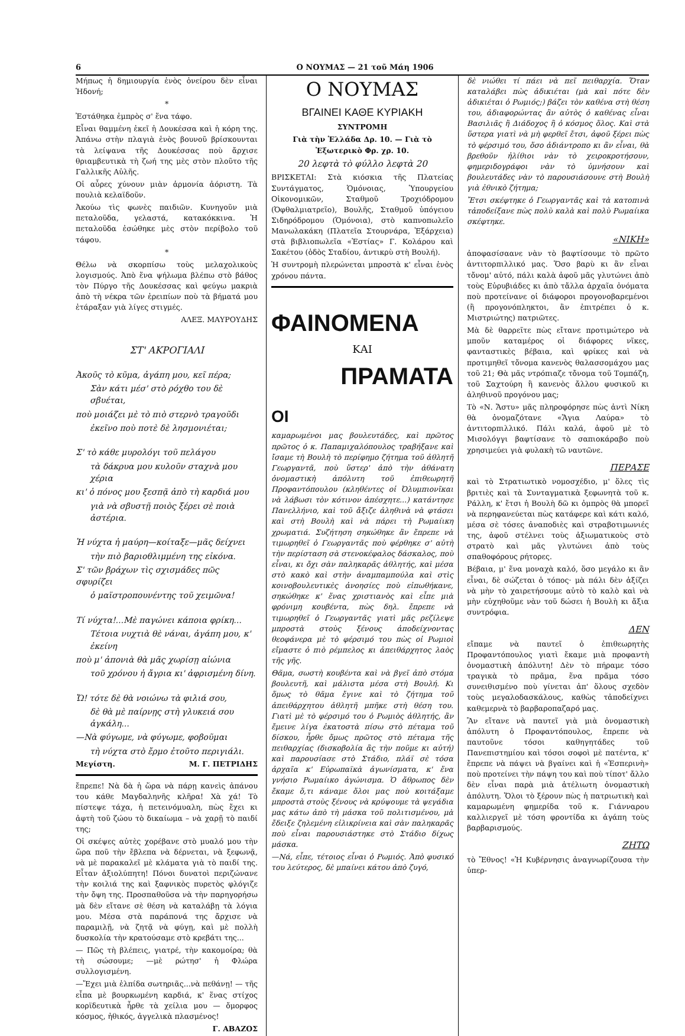6 Ο ΝΟΥΜΑΣ — 21 τοῦ Μάη 1906
Μήπως ἡ δημιουργία ἑνὸς ὀνείρου δὲν εἶναι Ἡδονή;
*
Ἐστάθηκα ἐμπρὸς σ' ἕνα τάφο.
Εἶναι θαμμένη ἐκεῖ ἡ Δουκέσσα καὶ ἡ κόρη της. Ἀπάνω στὴν πλαγιὰ ἑνὸς βουνοῦ βρίσκουνται τὰ λείψανα τῆς Δουκέσσας ποὺ ἄρχισε θριαμβευτικὰ τὴ ζωή της μὲς στὸν πλοῦτο τῆς Γαλλικῆς Αὐλῆς.
Οἱ αὖρες χύνουν μιὰν ἁρμονία ἀόριστη. Τὰ πουλιὰ κελαϊδοῦν.
Ἀκούω τὶς φωνὲς παιδιῶν. Κυνηγοῦν μιὰ πεταλοῦδα, γελαστά, κατακόκκινα. Ἡ πεταλοῦδα ἐσώθηκε μὲς στὸν περίβολο τοῦ τάφου.
*
Θέλω νὰ σκορπίσω τοὺς μελαχολικοὺς λογισμούς. Ἀπὸ ἕνα ψήλωμα βλέπω στὸ βάθος τὸν Πύργο τῆς Δουκέσσας καὶ φεύγω μακριὰ ἀπὸ τὴ νέκρα τῶν ἐρειπίων ποὺ τὰ βήματά μου ἐτάραξαν γιὰ λίγες στιγμές.
ΑΛΕΞ. ΜΑΥΡΟΥΔΗΣ
ΣΤ' ΑΚΡΟΓΙΑΛΙ
Ἀκοῦς τὸ κῦμα, ἀγάπη μου, κεῖ πέρα;
Σὰν κάτι μέσ' στὸ ρόχθο του δὲ σβυέται,
ποὺ μοιάζει μὲ τὸ πιὸ στερνὸ τραγοῦδι
ἐκεῖνο ποὺ ποτὲ δὲ λησμονιέται;
Σ' τὸ κάθε μυρολόγι τοῦ πελάγου
τὰ δάκρυα μου κυλοῦν σταχνὰ μου χέρια
κι' ὁ πόνος μου ξεσπᾷ ἀπὸ τὴ καρδιά μου
γιὰ νὰ σβυστῇ ποιὸς ξέρει σὲ ποιὰ ἀστέρια.
Ἡ νύχτα ἡ μαύρη—κοίταξε—μᾶς δείχνει
τὴν πιὸ βαριοθλιμμένη της εἰκόνα.
Σ' τῶν βράχων τὶς σχισμάδες πῶς σφυρίζει
ὁ μαϊστροπουνέντης τοῦ χειμῶνα!
Τί νύχτα!...Μὲ παγώνει κάποια φρίκη...
Τέτοια νυχτιὰ θὲ νάναι, ἀγάπη μου, κ' ἐκείνη
ποὺ μ' ἀπονιὰ θὰ μᾶς χωρίσῃ αἰώνια
τοῦ χρόνου ἡ ἄγρια κι' ἀφρισμένη δίνη.
Ὤ! τότε δὲ θὰ νοιώνω τὰ φιλιά σου,
δὲ θὰ μὲ παίρνῃς στὴ γλυκειά σου ἀγκάλη...
—Νὰ φύγωμε, νὰ φύγωμε, φοβοῦμαι
τὴ νύχτα στὸ ἔρμο ἐτοῦτο περιγιάλι.
Μεγίστη. Μ. Γ. ΠΕΤΡΙΔΗΣ
ἔπρεπε! Νὰ δὰ ἡ ὥρα νὰ πάρῃ κανεὶς ἀπάνου του κάθε Μαγδαληνῆς κλῆρα! Χὰ χά! Τὸ πίστεψε τάχα, ἡ πετεινόμυαλη, πὼς ἔχει κι ἀφτὴ τοῦ ζώου τὸ δικαίωμα – νὰ χαρῇ τὸ παιδί της;
Οἱ σκέψες αὐτὲς χορέβανε στὸ μυαλό μου τὴν ὥρα ποῦ τὴν ἔβλεπα νὰ δέρνεται, νὰ ξεφωνᾷ, νὰ μὲ παρακαλεῖ μὲ κλάματα γιὰ τὸ παιδί της. Εἶταν ἀξιολύπητη! Πόνοι δυνατοὶ περιζώνανε τὴν κοιλιά της καὶ ξαφνικὸς πυρετὸς φλόγιζε τὴν ὄψη της. Προσπαθοῦσα νὰ τὴν παρηγορήσω μὰ δὲν εἴτανε σὲ θέση νὰ καταλάβῃ τὰ λόγια μου. Μέσα στὰ παράπονά της ἄρχισε νὰ παραμιλῇ, νὰ ζητᾷ νὰ φύγῃ, καὶ μὲ πολλὴ δυσκολία τὴν κρατούσαμε στὸ κρεβάτι της...
— Πῶς τὴ βλέπεις, γιατρέ, τὴν κακομοίρα; θὰ τὴ σώσουμε; —μὲ ρώτησ' ἡ Φλώρα συλλογισμένη.
—Ἔχει μιὰ ἐλπίδα σωτηριᾶς...νὰ πεθάνῃ! — τῆς εἶπα μὲ βουρκωμένη καρδιά, κ' ἕνας στίχος κορϊδευτικὰ ἦρθε τὰ χείλια μου — ὄμορφος κόσμος, ἠθικός, ἀγγελικὰ πλασμένος!
Γ. ΑΒΑΖΟΣ
Ο ΝΟΥΜΑΣ
ΒΓΑΙΝΕΙ ΚΑΘΕ ΚΥΡΙΑΚΗ
ΣΥΝΤΡΟΜΗ
Γιὰ τὴν Ἑλλάδα Δρ. 10. — Γιὰ τὸ Ἐξωτερικὸ Φρ. χρ. 10.
20 λεφτὰ τὸ φύλλο λεφτὰ 20
ΒΡΙΣΚΕΤΑΙ: Στὰ κιόσκια τῆς Πλατείας Συντάγματος, Ὁμόνοιας, Ὑπουργείου Οἰκονομικῶν, Σταθμοῦ Τροχιόδρομου (Ὀφθαλμιατρεῖο), Βουλῆς, Σταθμοῦ ὑπόγειου Σιδηρόδρομου (Ὁμόνοια), στὸ καπνοπωλεῖο Μανωλακάκη (Πλατεῖα Στουρνάρα, Ἐξάρχεια) στὰ βιβλιοπωλεῖα «Ἑστίας» Γ. Κολάρου καὶ Σακέτου (ὁδὸς Σταδίου, ἀντικρὺ στὴ Βουλή).
Ἡ συντρομὴ πλερώνεται μπροστὰ κ' εἶναι ἑνὸς χρόνου πάντα.
ΦΑΙΝΟΜΕΝΑ
ΚΑΙ
ΠΡΑΜΑΤΑ
ΟΙ
καμαρωμένοι μας βουλευτάδες, καὶ πρῶτος πρῶτος ὁ κ. Παπαμιχαλόπουλος τραβήξανε καὶ ἴσαμε τὴ Βουλὴ τὸ περίφημο ζήτημα τοῦ ἀθλητῆ Γεωργαντᾶ, ποὺ ὕστερ' ἀπὸ τὴν ἀθάνατη ὀνομαστικὴ ἀπόλυτη τοῦ ἐπιθεωρητῆ Προφαντόπουλου (κληθέντες οἱ Ὀλυμπιονῖκαι νὰ λάβωσι τὸν κότινον ἀπέσχητε...) κατάντησε Πανελλήνιο, καὶ τοῦ ἄξιζε ἀληθινὰ νὰ φτάσει καὶ στὴ Βουλὴ καὶ νὰ πάρει τὴ Ρωμαίικη χρωματιά. Συζήτηση σηκώθηκε ἂν ἔπρεπε νὰ τιμωρηθεῖ ὁ Γεωργαντᾶς ποὺ φέρθηκε σ' αὐτὴ τὴν περίσταση σὰ στενοκέφαλος δάσκαλος, ποὺ εἶναι, κι ὄχι σὰν παληκαρᾶς ἀθλητής, καὶ μέσα στὸ κακὸ καὶ στὴν ἀναμπαμπούλα καὶ στὶς κοινοβουλευτικὲς ἀνοησίες ποὺ εἰπωθήκανε, σηκώθηκε κ' ἕνας χριστιανὸς καὶ εἶπε μιὰ φρόνιμη κουβέντα, πὼς δηλ. ἔπρεπε νὰ τιμωρηθεῖ ὁ Γεωργαντᾶς γιατὶ μᾶς ρεζίλεψε μπροστὰ στοὺς ξένους ἀποδείχνοντας θεοφάνερα μὲ τὸ φέρσιμό του πὼς οἱ Ρωμιοὶ εἴμαστε ὁ πιὸ ρέμπελος κι ἀπειθάρχητος λαὸς τῆς γῆς.
Θᾶμα, σωστὴ κουβέντα καὶ νὰ βγεῖ ἀπὸ στόμα βουλευτῆ, καὶ μάλιστα μέσα στὴ Βουλή. Κι ὅμως τὸ θᾶμα ἔγινε καὶ τὸ ζήτημα τοῦ ἀπειθάρχητου ἀθλητῆ μπῆκε στὴ θέση του. Γιατὶ μὲ τὸ φέρσιμό του ὁ Ρωμιὸς ἀθλητής, ἂν ἔμεινε λίγα ἑκατοστὰ πίσω στὸ πέταμα τοῦ δίσκου, ἦρθε ὅμως πρῶτος στὸ πέταμα τῆς πειθαρχίας (δισκοβολία ἂς τὴν ποῦμε κι αὐτή) καὶ παρουσίασε στὸ Στάδιο, πλάϊ σὲ τόσα ἀρχαῖα κ' Εὐρωπαϊκὰ ἀγωνίσματα, κ' ἕνα γνήσιο Ρωμαίικο ἀγώνισμα. Ὁ ἄθρωπος δὲν ἔκαμε ὅ,τι κάναμε ὅλοι μας ποὺ κοιτάξαμε μπροστὰ στοὺς ξένους νὰ κρύψουμε τὰ ψεγάδια μας κάτω ἀπὸ τὴ μάσκα τοῦ πολιτισμένου, μὰ ἔδειξε ζηλεμένη εἰλικρίνεια καὶ σὰν παληκαρᾶς ποὺ εἶναι παρουσιάστηκε στὸ Στάδιο δίχως μάσκα.
—Νά, εἶπε, τέτοιος εἶναι ὁ Ρωμιός. Ἀπὸ φυσικό του λεύτερος, δὲ μπαίνει κάτου ἀπὸ ζυγό,
δὲ νιώθει τί πάει νὰ πεῖ πειθαρχία. Ὅταν καταλάβει πὼς ἀδικιέται (μὰ καὶ πότε δὲν ἀδικιέται ὁ Ρωμιός;) βάζει τὸν καθένα στὴ θέση του, ἀδιαφορώντας ἂν αὐτὸς ὁ καθένας εἶναι Βασιλιᾶς ἢ Διάδοχος ἢ ὁ κόσμος ὅλος. Καὶ στὰ ὕστερα γιατὶ νὰ μὴ φερθεῖ ἔτσι, ἀφοῦ ξέρει πὼς τὸ φέρσιμό του, ὅσο ἀδιάντροπο κι ἂν εἶναι, θὰ βρεθοῦν ἠλίθιοι νὰν τὸ χειροκροτήσουν, φημεριδογράφοι νὰν τὸ ὑμνήσουν καὶ βουλευτάδες νὰν τὸ παρουσιάσουνε στὴ Βουλὴ γιὰ ἐθνικὸ ζήτημα;
Ἔτσι σκέφτηκε ὁ Γεωργαντᾶς καὶ τὰ κατοπινὰ τἀποδείξανε πὼς πολὺ καλὰ καὶ πολὺ Ρωμαίικα σκέφτηκε.
«ΝΙΚΗ»
ἀποφασίσαανε νὰν τὸ βαφτίσουμε τὸ πρῶτο ἀντιτορπιλλικό μας. Ὅσο βαρὺ κι ἂν εἶναι τὄνομ' αὐτό, πάλι καλὰ ἀφοῦ μᾶς γλυτώνει ἀπὸ τοὺς Εὐρυβιάδες κι ἀπὸ τἄλλα ἀρχαῖα ὀνόματα ποὺ προτείνανε οἱ διάφοροι προγονοβαρεμένοι (ἢ προγονόπληκτοι, ἂν ἐπιτρέπει ὁ κ. Μιστριώτης) πατριῶτες.
Μὰ δὲ θαρρεῖτε πὼς εἴτανε προτιμώτερο νὰ μποῦν καταμέρος οἱ διάφορες νῖκες, φανταστικὲς βέβαια, καὶ φρίκες καὶ νὰ προτιμηθεῖ τὄνομα κανενὸς θαλασσομάχου μας τοῦ 21; Θὰ μᾶς ντρόπιαζε τὄνομα τοῦ Τομπάζη, τοῦ Σαχτούρη ἢ κανενὸς ἄλλου φυσικοῦ κι ἀληθινοῦ προγόνου μας;
Τὸ «Ν. Ἄστυ» μᾶς πληροφόρησε πὼς ἀντὶ Νίκη θὰ ὀνομαζότανε «Ἅγια Λαύρα» τὸ ἀντιτορπιλλικό. Πάλι καλά, ἀφοῦ μὲ τὸ Μισολόγγι βαφτίσανε τὸ σαπιοκάραβο ποὺ χρησιμεύει γιὰ φυλακὴ τῶ ναυτῶνε.
ΠΕΡΑΣΕ
καὶ τὸ Στρατιωτικὸ νομοσχέδιο, μ' ὅλες τὶς βριτιὲς καὶ τὰ Συνταγματικὰ ξεφωνητὰ τοῦ κ. Ράλλη, κ' ἔτσι ἡ Βουλὴ δῶ κι ὀμπρὸς θὰ μπορεῖ νὰ περηφανεύεται πὼς κατάφερε καὶ κάτι καλό, μέσα σὲ τόσες ἀναποδιὲς καὶ στραβοτιμωνιές της, ἀφοῦ στέλνει τοὺς ἀξιωματικοὺς στὸ στρατὸ καὶ μᾶς γλυτώνει ἀπὸ τοὺς σπαθοφόρους ρήτορες.
Βέβαια, μ' ἕνα μοναχὰ καλό, ὅσο μεγάλο κι ἂν εἶναι, δὲ σώζεται ὁ τόπος· μὰ πάλι δὲν ἀξίζει νὰ μὴν τὸ χαιρετήσουμε αὐτὸ τὸ καλὸ καὶ νὰ μὴν εὐχηθοῦμε νὰν τοῦ δώσει ἡ Βουλὴ κι ἄξια συντρόφια.
ΔΕΝ
εἴπαμε νὰ παυτεῖ ὁ ἐπιθεωρητὴς Προφαντόπουλος γιατὶ ἔκαμε μιὰ προφαντὴ ὀνομαστικὴ ἀπόλυτη! Δὲν τὸ πήραμε τόσο τραγικὰ τὸ πρᾶμα, ἕνα πρᾶμα τόσο συνειθισμένο ποὺ γίνεται ἀπ' ὅλους σχεδὸν τοὺς μεγαλοδασκάλους, καθὼς τἀποδείχνει καθεμερνὰ τὸ βαρβαροπαζαρό μας.
Ἂν εἴτανε νὰ παυτεῖ γιὰ μιὰ ὀνομαστικὴ ἀπόλυτη ὁ Προφαντόπουλος, ἔπρεπε νὰ παυτοῦνε τόσοι καθηγητάδες τοῦ Πανεπιστημίου καὶ τόσοι σοφοὶ μὲ πατέντα, κ' ἔπρεπε νὰ πάψει νὰ βγαίνει καὶ ἡ «Ἑσπερινὴ» ποὺ προτείνει τὴν πάψη του καὶ ποὺ τίποτ' ἄλλο δὲν εἶναι παρὰ μιὰ ἀτέλιωτη ὀνομαστικὴ ἀπόλυτη. Ὅλοι τὸ ξέρουν πὼς ἡ πατριωτικὴ καὶ καμαρωμένη φημερίδα τοῦ κ. Γιάνναρου καλλιεργεῖ μὲ τόση φροντίδα κι ἀγάπη τοὺς βαρβαρισμούς.
ΖΗΤΩ
τὸ Ἔθνος! «Ἡ Κυβέρνησις ἀναγνωρίζουσα τὴν ὑπερ-